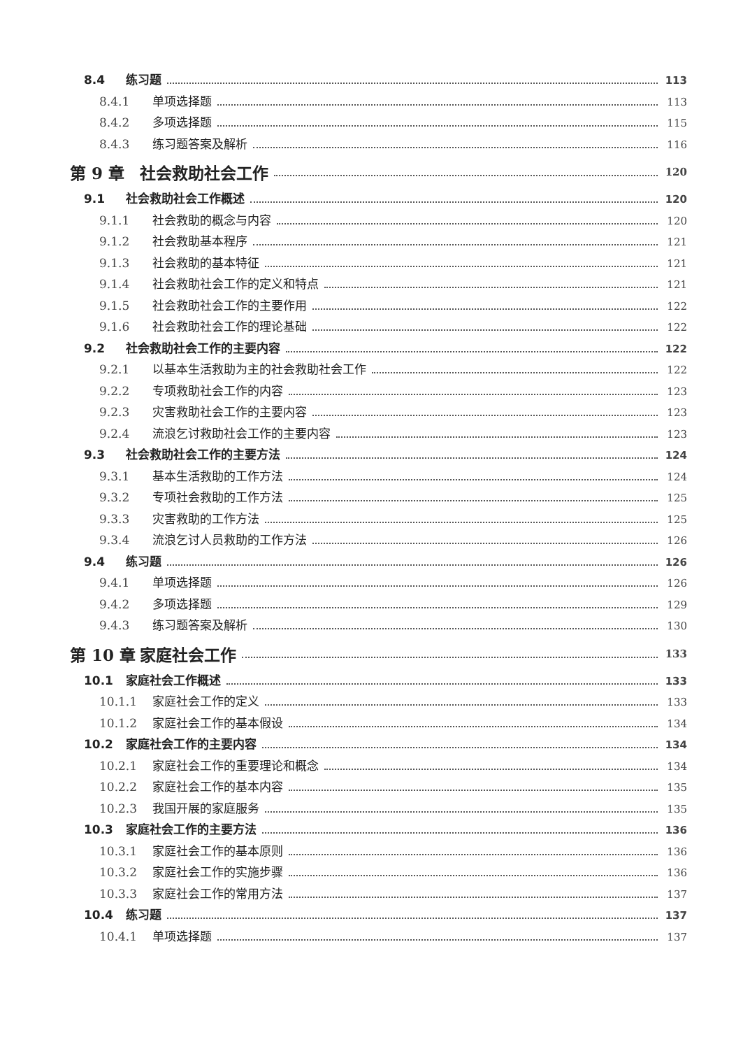8.4 练习题 113
8.4.1 单项选择题 113
8.4.2 多项选择题 115
8.4.3 练习题答案及解析 116
第 9 章 社会救助社会工作 120
9.1 社会救助社会工作概述 120
9.1.1 社会救助的概念与内容 120
9.1.2 社会救助基本程序 121
9.1.3 社会救助的基本特征 121
9.1.4 社会救助社会工作的定义和特点 121
9.1.5 社会救助社会工作的主要作用 122
9.1.6 社会救助社会工作的理论基础 122
9.2 社会救助社会工作的主要内容 122
9.2.1 以基本生活救助为主的社会救助社会工作 122
9.2.2 专项救助社会工作的内容 123
9.2.3 灾害救助社会工作的主要内容 123
9.2.4 流浪乞讨救助社会工作的主要内容 123
9.3 社会救助社会工作的主要方法 124
9.3.1 基本生活救助的工作方法 124
9.3.2 专项社会救助的工作方法 125
9.3.3 灾害救助的工作方法 125
9.3.4 流浪乞讨人员救助的工作方法 126
9.4 练习题 126
9.4.1 单项选择题 126
9.4.2 多项选择题 129
9.4.3 练习题答案及解析 130
第 10 章 家庭社会工作 133
10.1 家庭社会工作概述 133
10.1.1 家庭社会工作的定义 133
10.1.2 家庭社会工作的基本假设 134
10.2 家庭社会工作的主要内容 134
10.2.1 家庭社会工作的重要理论和概念 134
10.2.2 家庭社会工作的基本内容 135
10.2.3 我国开展的家庭服务 135
10.3 家庭社会工作的主要方法 136
10.3.1 家庭社会工作的基本原则 136
10.3.2 家庭社会工作的实施步骤 136
10.3.3 家庭社会工作的常用方法 137
10.4 练习题 137
10.4.1 单项选择题 137